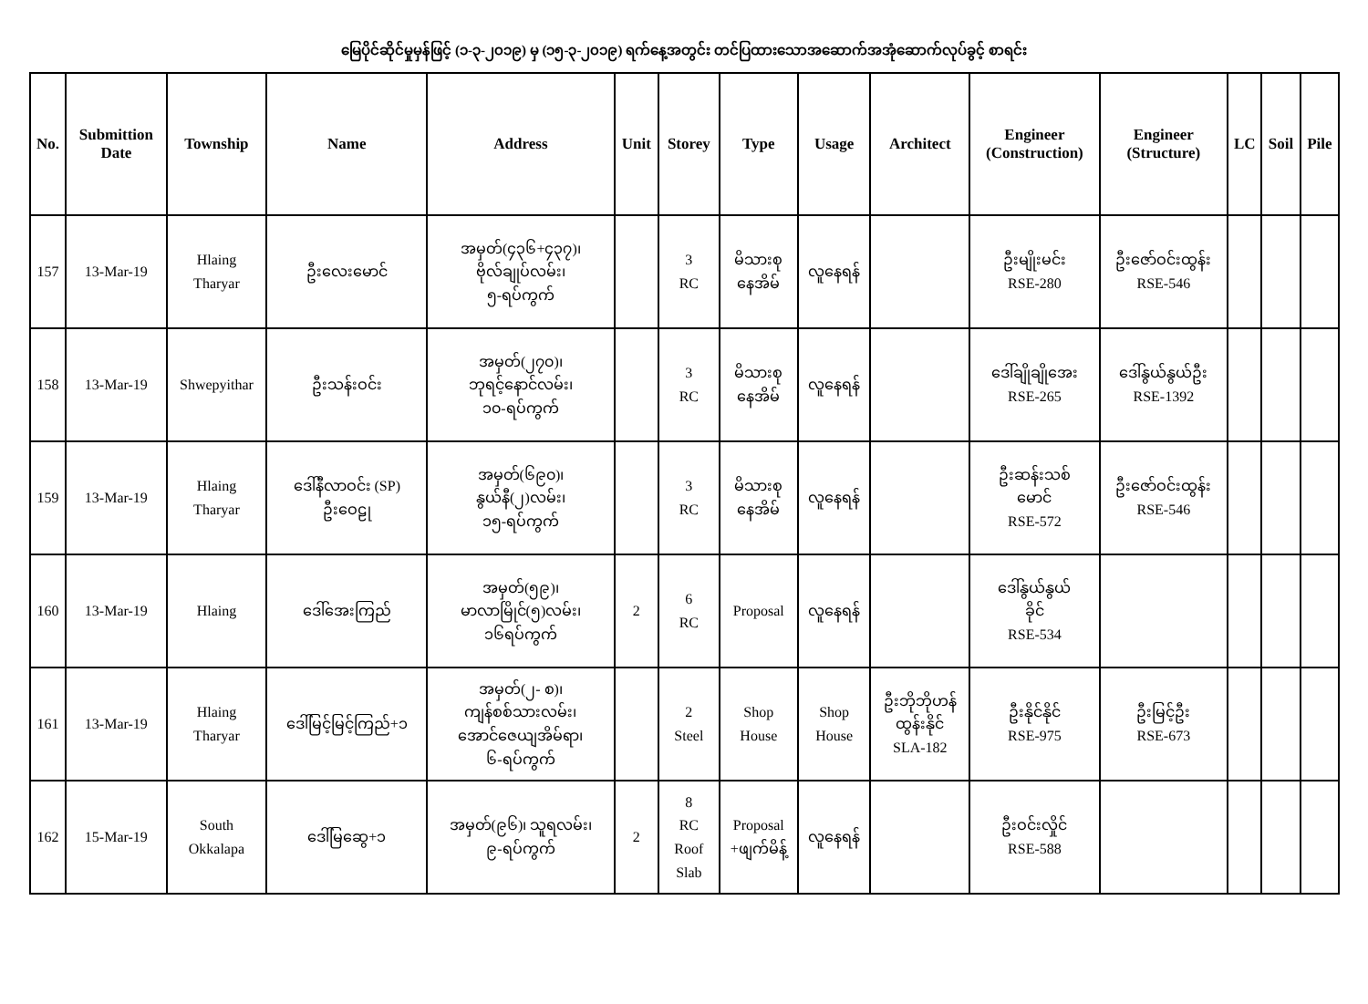မြေပိုင်ဆိုင်မှုမှန်ဖြင့် (၁-၃-၂၀၁၉) မှ (၁၅-၃-၂၀၁၉) ရက်နေ့အတွင်း တင်ပြထားသောအဆောက်အအုံဆောက်လုပ်ခွင့် စာရင်း
| No. | Submittion Date | Township | Name | Address | Unit | Storey | Type | Usage | Architect | Engineer (Construction) | Engineer (Structure) | LC | Soil | Pile |
| --- | --- | --- | --- | --- | --- | --- | --- | --- | --- | --- | --- | --- | --- | --- |
| 157 | 13-Mar-19 | Hlaing Tharyar | ဦးလေးမောင် | အမှတ်(၄၃၆+၄၃၇)၊ ဗိုလ်ချုပ်လမ်း၊ ၅-ရပ်ကွက် | | 3 RC | မိသားစု နေအိမ် | လူနေရန် | | ဦးမျိုးမင်း RSE-280 | ဦးဇော်ဝင်းထွန်း RSE-546 | | | |
| 158 | 13-Mar-19 | Shwepyithar | ဦးသန်းဝင်း | အမှတ်(၂၇၀)၊ ဘုရင့်နောင်လမ်း၊ ၁၀-ရပ်ကွက် | | 3 RC | မိသားစု နေအိမ် | လူနေရန် | | ဒေါ်ချိုချိုအေး RSE-265 | ဒေါ်နွယ်နွယ်ဦး RSE-1392 | | | |
| 159 | 13-Mar-19 | Hlaing Tharyar | ဒေါ်နီလာဝင်း (SP) ဦးဝေဠု | အမှတ်(၆၉၀)၊ နွယ်နီ(၂)လမ်း၊ ၁၅-ရပ်ကွက် | | 3 RC | မိသားစု နေအိမ် | လူနေရန် | | ဦးဆန်းသစ် မောင် RSE-572 | ဦးဇော်ဝင်းထွန်း RSE-546 | | | |
| 160 | 13-Mar-19 | Hlaing | ဒေါ်အေးကြည် | အမှတ်(၅၉)၊ မာလာမြိုင်(၅)လမ်း၊ ၁၆ရပ်ကွက် | 2 | 6 RC | Proposal | လူနေရန် | | ဒေါ်နွယ်နွယ် ခိုင် RSE-534 | | | | |
| 161 | 13-Mar-19 | Hlaing Tharyar | ဒေါ်မြင့်မြင့်ကြည်+၁ | အမှတ်(၂- စ)၊ ကျန်စစ်သားလမ်း၊ အောင်ဇေယျအိမ်ရာ၊ ၆-ရပ်ကွက် | | 2 Steel | Shop House | Shop House | ဦးဘိုဘိုဟန် ထွန်းနိုင် SLA-182 | ဦးနိုင်နိုင် RSE-975 | ဦးမြင့်ဦး RSE-673 | | | |
| 162 | 15-Mar-19 | South Okkalapa | ဒေါ်မြဆွေ+၁ | အမှတ်(၉၆)၊ သူရလမ်း၊ ၉-ရပ်ကွက် | 2 | 8 RC Roof Slab | Proposal +ဖျက်မိန့် | လူနေရန် | | ဦးဝင်းလှိုင် RSE-588 | | | | |